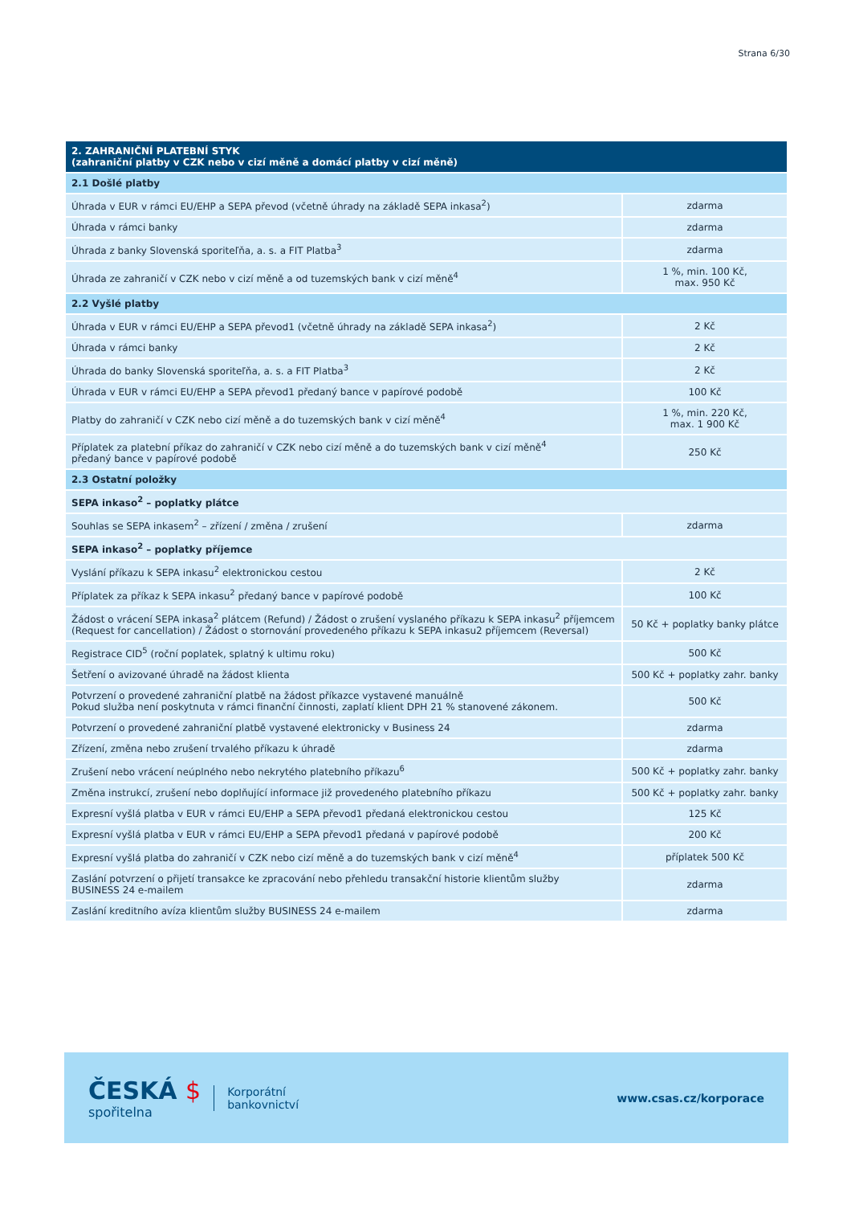Strana 6/30
| 2. ZAHRANIČNÍ PLATEBNÍ STYK (zahraniční platby v CZK nebo v cizí měně a domácí platby v cizí měně) | |
| --- | --- |
| 2.1 Došlé platby | |
| Úhrada v EUR v rámci EU/EHP a SEPA převod (včetně úhrady na základě SEPA inkasa<sup>2</sup>) | zdarma |
| Úhrada v rámci banky | zdarma |
| Úhrada z banky Slovenská sporiteľňa, a. s. a FIT Platba<sup>3</sup> | zdarma |
| Úhrada ze zahraničí v CZK nebo v cizí měně a od tuzemských bank v cizí měně<sup>4</sup> | 1 %, min. 100 Kč, max. 950 Kč |
| 2.2 Vyšlé platby | |
| Úhrada v EUR v rámci EU/EHP a SEPA převod1 (včetně úhrady na základě SEPA inkasa<sup>2</sup>) | 2 Kč |
| Úhrada v rámci banky | 2 Kč |
| Úhrada do banky Slovenská sporiteľňa, a. s. a FIT Platba<sup>3</sup> | 2 Kč |
| Úhrada v EUR v rámci EU/EHP a SEPA převod1 předaný bance v papírové podobě | 100 Kč |
| Platby do zahraničí v CZK nebo cizí měně a do tuzemských bank v cizí měně<sup>4</sup> | 1 %, min. 220 Kč, max. 1 900 Kč |
| Příplatek za platební příkaz do zahraničí v CZK nebo cizí měně a do tuzemských bank v cizí měně<sup>4</sup> předaný bance v papírové podobě | 250 Kč |
| 2.3 Ostatní položky | |
| SEPA inkaso<sup>2</sup> – poplatky plátce | |
| Souhlas se SEPA inkasem<sup>2</sup> – zřízení / změna / zrušení | zdarma |
| SEPA inkaso<sup>2</sup> – poplatky příjemce | |
| Vyslání příkazu k SEPA inkasu<sup>2</sup> elektronickou cestou | 2 Kč |
| Příplatek za příkaz k SEPA inkasu<sup>2</sup> předaný bance v papírové podobě | 100 Kč |
| Žádost o vrácení SEPA inkasa<sup>2</sup> plátcem (Refund) / Žádost o zrušení vyslaného příkazu k SEPA inkasu<sup>2</sup> příjemcem (Request for cancellation) / Žádost o stornování provedeného příkazu k SEPA inkasu2 příjemcem (Reversal) | 50 Kč + poplatky banky plátce |
| Registrace CID<sup>5</sup> (roční poplatek, splatný k ultimu roku) | 500 Kč |
| Šetření o avizované úhradě na žádost klienta | 500 Kč + poplatky zahr. banky |
| Potvrzení o provedené zahraniční platbě na žádost příkazce vystavené manuálně Pokud služba není poskytnuta v rámci finanční činnosti, zaplatí klient DPH 21 % stanovené zákonem. | 500 Kč |
| Potvrzení o provedené zahraniční platbě vystavené elektronicky v Business 24 | zdarma |
| Zřízení, změna nebo zrušení trvalého příkazu k úhradě | zdarma |
| Zrušení nebo vrácení neúplného nebo nekrytého platebního příkazu<sup>6</sup> | 500 Kč + poplatky zahr. banky |
| Změna instrukcí, zrušení nebo doplňující informace již provedeného platebního příkazu | 500 Kč + poplatky zahr. banky |
| Expresní vyšlá platba v EUR v rámci EU/EHP a SEPA převod1 předaná elektronickou cestou | 125 Kč |
| Expresní vyšlá platba v EUR v rámci EU/EHP a SEPA převod1 předaná v papírové podobě | 200 Kč |
| Expresní vyšlá platba do zahraničí v CZK nebo cizí měně a do tuzemských bank v cizí měně<sup>4</sup> | příplatek 500 Kč |
| Zaslání potvrzení o přijetí transakce ke zpracování nebo přehledu transakční historie klientům služby BUSINESS 24 e-mailem | zdarma |
| Zaslání kreditního avíza klientům služby BUSINESS 24 e-mailem | zdarma |
ČESKÁ $
spořitelna
Korporátní
bankovnictví
www.csas.cz/korporace